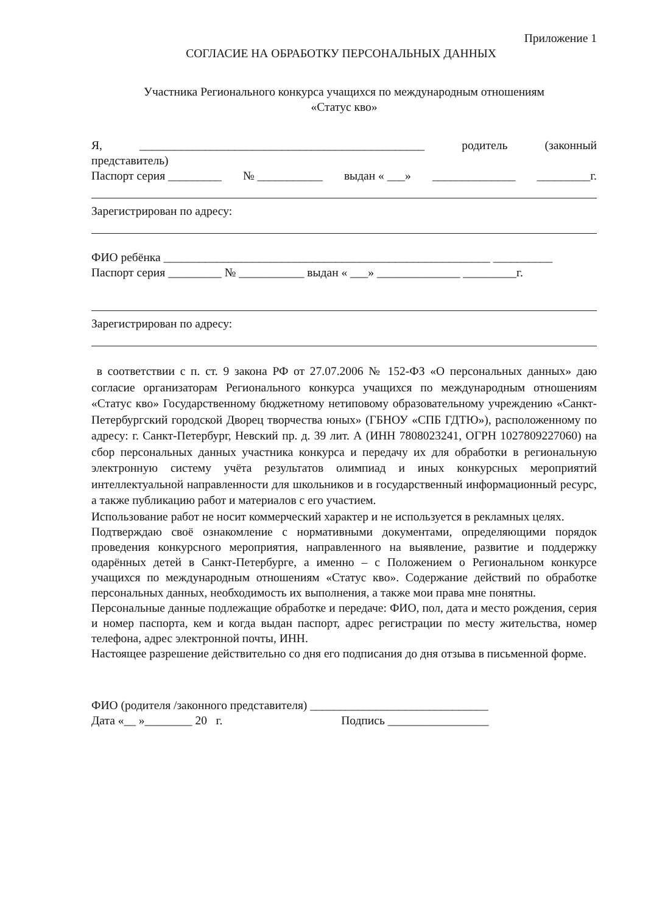Приложение 1
СОГЛАСИЕ НА ОБРАБОТКУ ПЕРСОНАЛЬНЫХ ДАННЫХ
Участника Регионального конкурса учащихся по международным отношениям
«Статус кво»
Я, ________________________________________________ родитель (законный
представитель)
Паспорт серия _________ № ___________ выдан « ___» ______________ _________г.
Зарегистрирован по адресу:
ФИО ребёнка _______________________________________________________ __________
Паспорт серия _________ № ___________ выдан « ___» ______________ _________г.
Зарегистрирован по адресу:
в соответствии с п. ст. 9 закона РФ от 27.07.2006 № 152-ФЗ «О персональных данных» даю согласие организаторам Регионального конкурса учащихся по международным отношениям «Статус кво» Государственному бюджетному нетиповому образовательному учреждению «Санкт-Петербургский городской Дворец творчества юных» (ГБНОУ «СПБ ГДТЮ»), расположенному по адресу: г. Санкт-Петербург, Невский пр. д. 39 лит. А (ИНН 7808023241, ОГРН 1027809227060) на сбор персональных данных участника конкурса и передачу их для обработки в региональную электронную систему учёта результатов олимпиад и иных конкурсных мероприятий интеллектуальной направленности для школьников и в государственный информационный ресурс, а также публикацию работ и материалов с его участием.
Использование работ не носит коммерческий характер и не используется в рекламных целях.
Подтверждаю своё ознакомление с нормативными документами, определяющими порядок проведения конкурсного мероприятия, направленного на выявление, развитие и поддержку одарённых детей в Санкт-Петербурге, а именно – с Положением о Региональном конкурсе учащихся по международным отношениям «Статус кво». Содержание действий по обработке персональных данных, необходимость их выполнения, а также мои права мне понятны.
Персональные данные подлежащие обработке и передаче: ФИО, пол, дата и место рождения, серия и номер паспорта, кем и когда выдан паспорт, адрес регистрации по месту жительства, номер телефона, адрес электронной почты, ИНН.
Настоящее разрешение действительно со дня его подписания до дня отзыва в письменной форме.
ФИО (родителя /законного представителя) ______________________________
Дата «__ »________ 20 г. Подпись _________________